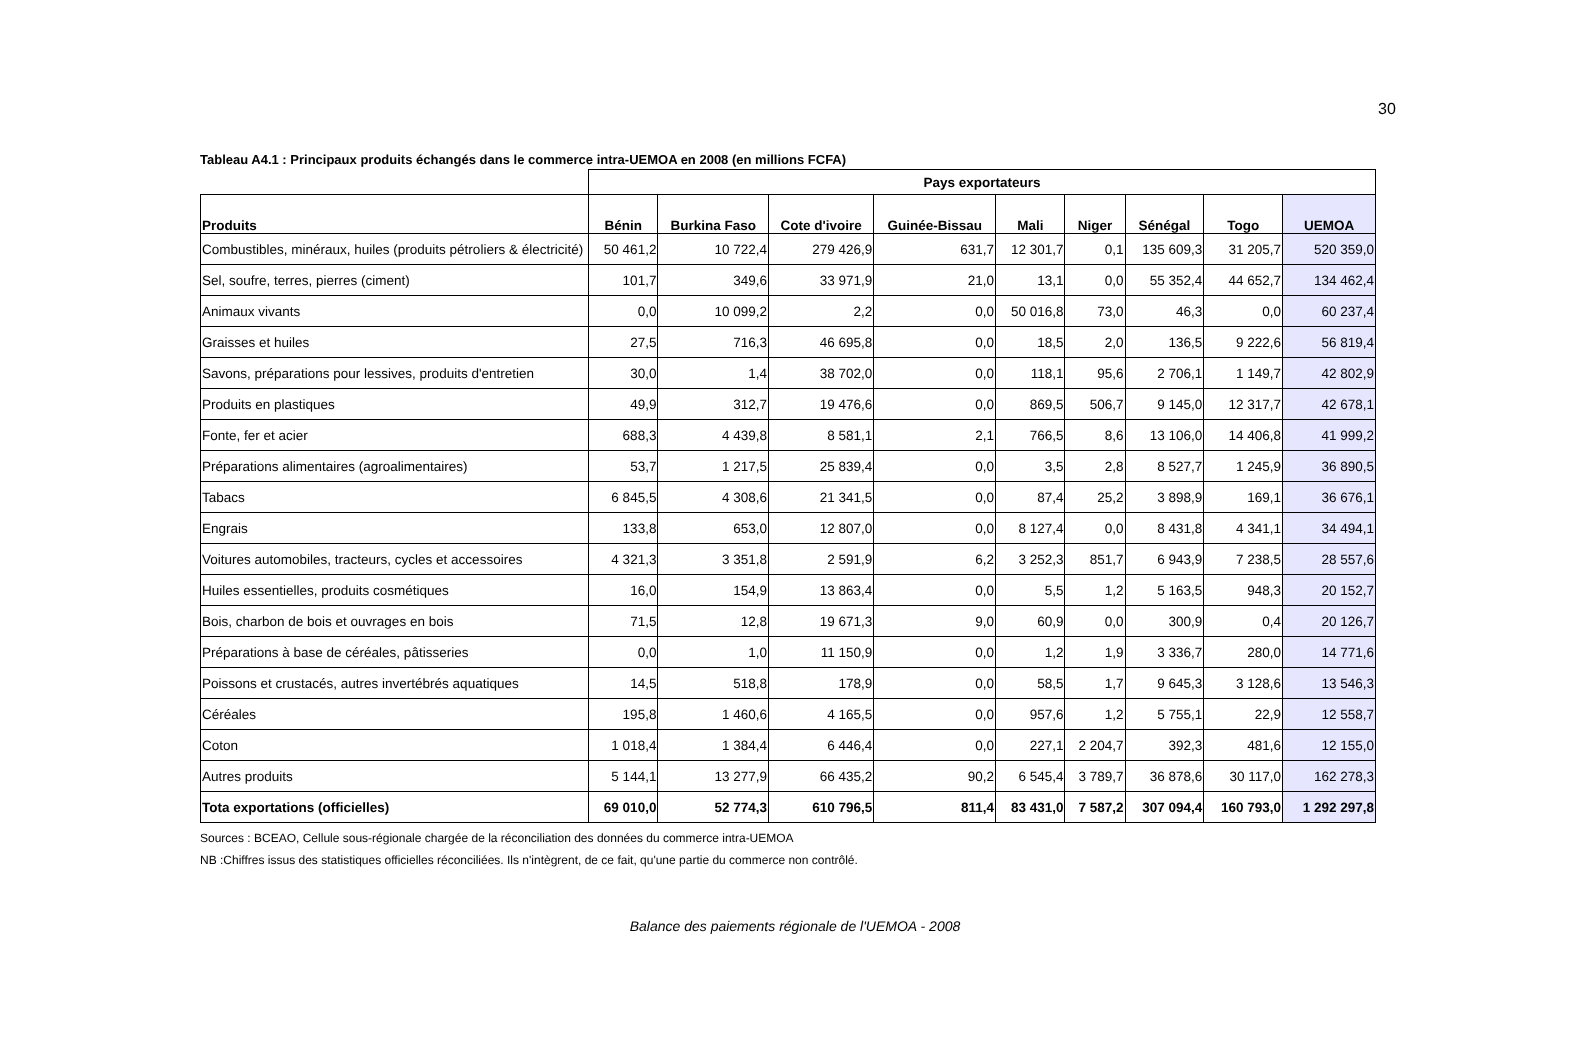30
Tableau A4.1 : Principaux produits échangés dans le commerce intra-UEMOA en 2008 (en millions FCFA)
| | Pays exportateurs | | | | | | | | |
| --- | --- | --- | --- | --- | --- | --- | --- | --- | --- |
| Produits | Bénin | Burkina Faso | Cote d'ivoire | Guinée-Bissau | Mali | Niger | Sénégal | Togo | UEMOA |
| Combustibles, minéraux, huiles (produits pétroliers & électricité) | 50 461,2 | 10 722,4 | 279 426,9 | 631,7 | 12 301,7 | 0,1 | 135 609,3 | 31 205,7 | 520 359,0 |
| Sel, soufre, terres, pierres (ciment) | 101,7 | 349,6 | 33 971,9 | 21,0 | 13,1 | 0,0 | 55 352,4 | 44 652,7 | 134 462,4 |
| Animaux vivants | 0,0 | 10 099,2 | 2,2 | 0,0 | 50 016,8 | 73,0 | 46,3 | 0,0 | 60 237,4 |
| Graisses et huiles | 27,5 | 716,3 | 46 695,8 | 0,0 | 18,5 | 2,0 | 136,5 | 9 222,6 | 56 819,4 |
| Savons, préparations pour lessives, produits d'entretien | 30,0 | 1,4 | 38 702,0 | 0,0 | 118,1 | 95,6 | 2 706,1 | 1 149,7 | 42 802,9 |
| Produits en plastiques | 49,9 | 312,7 | 19 476,6 | 0,0 | 869,5 | 506,7 | 9 145,0 | 12 317,7 | 42 678,1 |
| Fonte, fer et acier | 688,3 | 4 439,8 | 8 581,1 | 2,1 | 766,5 | 8,6 | 13 106,0 | 14 406,8 | 41 999,2 |
| Préparations alimentaires (agroalimentaires) | 53,7 | 1 217,5 | 25 839,4 | 0,0 | 3,5 | 2,8 | 8 527,7 | 1 245,9 | 36 890,5 |
| Tabacs | 6 845,5 | 4 308,6 | 21 341,5 | 0,0 | 87,4 | 25,2 | 3 898,9 | 169,1 | 36 676,1 |
| Engrais | 133,8 | 653,0 | 12 807,0 | 0,0 | 8 127,4 | 0,0 | 8 431,8 | 4 341,1 | 34 494,1 |
| Voitures automobiles, tracteurs, cycles et accessoires | 4 321,3 | 3 351,8 | 2 591,9 | 6,2 | 3 252,3 | 851,7 | 6 943,9 | 7 238,5 | 28 557,6 |
| Huiles essentielles, produits cosmétiques | 16,0 | 154,9 | 13 863,4 | 0,0 | 5,5 | 1,2 | 5 163,5 | 948,3 | 20 152,7 |
| Bois, charbon de bois et ouvrages en bois | 71,5 | 12,8 | 19 671,3 | 9,0 | 60,9 | 0,0 | 300,9 | 0,4 | 20 126,7 |
| Préparations à base de céréales, pâtisseries | 0,0 | 1,0 | 11 150,9 | 0,0 | 1,2 | 1,9 | 3 336,7 | 280,0 | 14 771,6 |
| Poissons et crustacés, autres invertébrés aquatiques | 14,5 | 518,8 | 178,9 | 0,0 | 58,5 | 1,7 | 9 645,3 | 3 128,6 | 13 546,3 |
| Céréales | 195,8 | 1 460,6 | 4 165,5 | 0,0 | 957,6 | 1,2 | 5 755,1 | 22,9 | 12 558,7 |
| Coton | 1 018,4 | 1 384,4 | 6 446,4 | 0,0 | 227,1 | 2 204,7 | 392,3 | 481,6 | 12 155,0 |
| Autres produits | 5 144,1 | 13 277,9 | 66 435,2 | 90,2 | 6 545,4 | 3 789,7 | 36 878,6 | 30 117,0 | 162 278,3 |
| Tota exportations (officielles) | 69 010,0 | 52 774,3 | 610 796,5 | 811,4 | 83 431,0 | 7 587,2 | 307 094,4 | 160 793,0 | 1 292 297,8 |
Sources : BCEAO, Cellule sous-régionale chargée de la réconciliation des données du commerce intra-UEMOA
NB :Chiffres issus des statistiques officielles réconciliées. Ils n'intègrent, de ce fait, qu'une partie du commerce non contrôlé.
Balance des paiements régionale de l'UEMOA - 2008